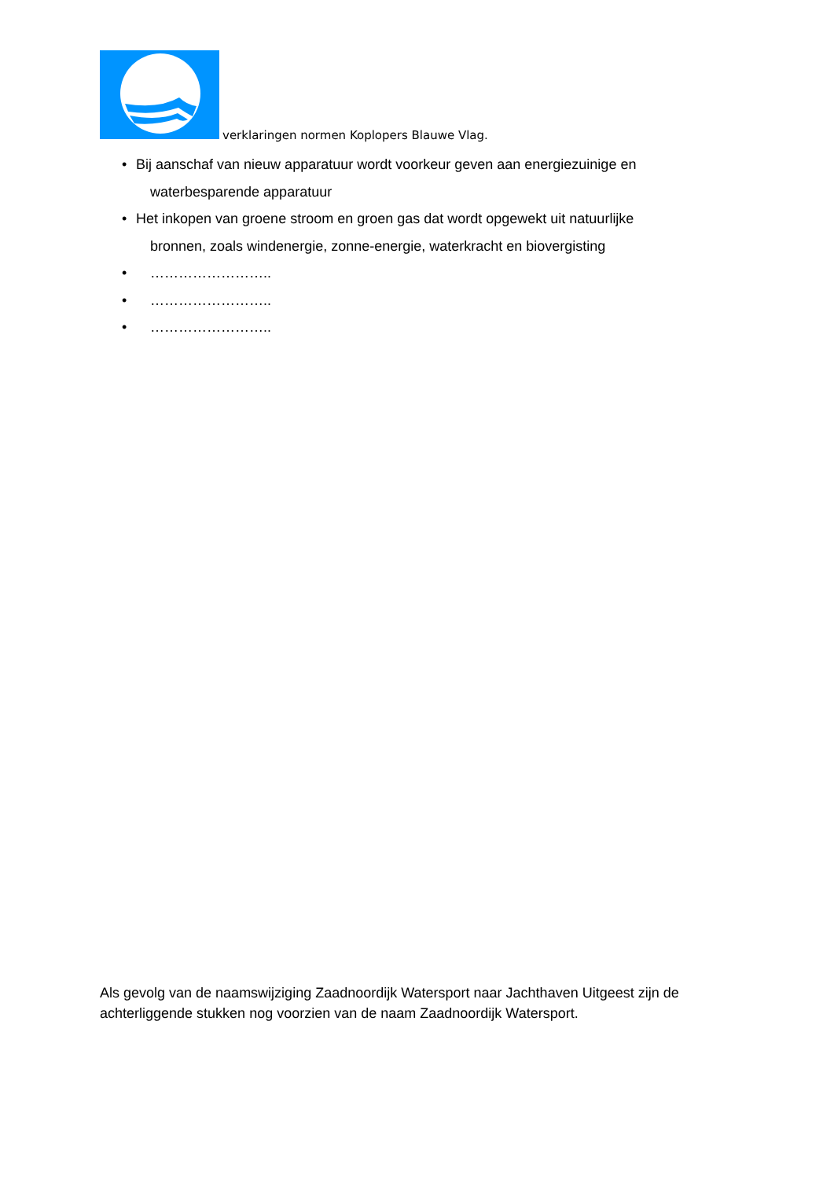verklaringen normen Koplopers Blauwe Vlag.
• Bij aanschaf van nieuw apparatuur wordt voorkeur geven aan energiezuinige en
waterbesparende apparatuur
• Het inkopen van groene stroom en groen gas dat wordt opgewekt uit natuurlijke
bronnen, zoals windenergie, zonne-energie, waterkracht en biovergisting
• ……………………..
• ……………………..
• ……………………..
Als gevolg van de naamswijziging Zaadnoordijk Watersport naar Jachthaven Uitgeest zijn de achterliggende stukken nog voorzien van de naam Zaadnoordijk Watersport.